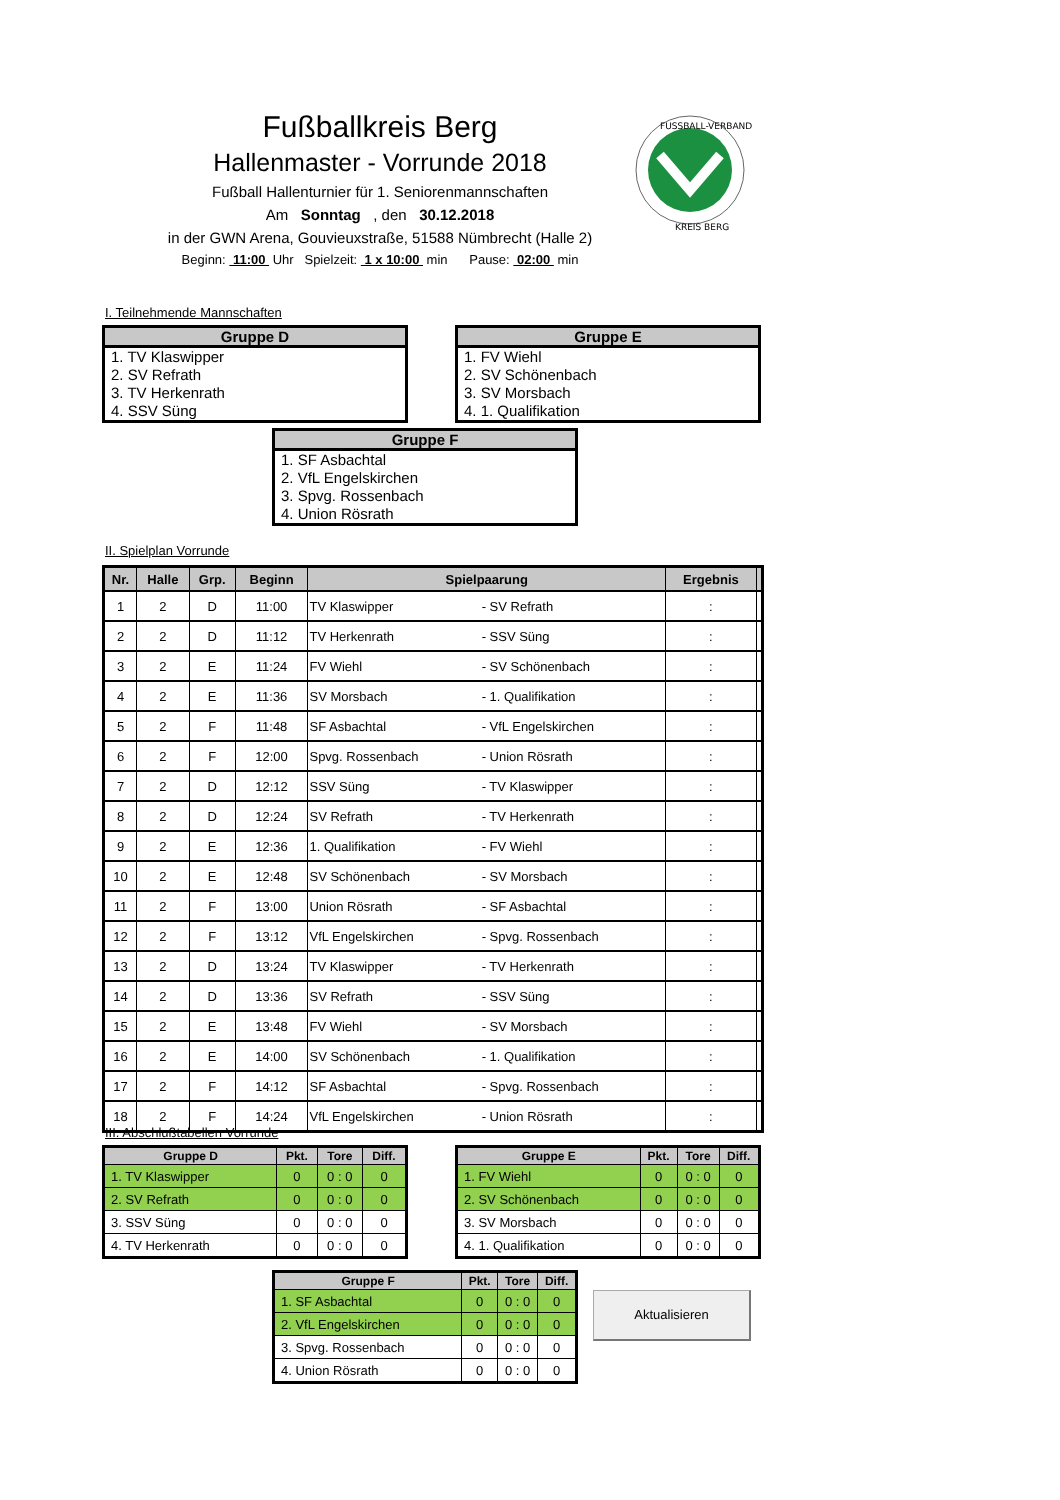Fußballkreis Berg
Hallenmaster - Vorrunde 2018
Fußball Hallenturnier für 1. Seniorenmannschaften
Am Sonntag , den 30.12.2018
in der GWN Arena, Gouvieuxstraße, 51588 Nümbrecht (Halle 2)
Beginn: 11:00 Uhr Spielzeit: 1 x 10:00 min Pause: 02:00 min
FUSSBALL-VERBAND
KREIS BERG
I. Teilnehmende Mannschaften
| Gruppe D |
| --- |
| 1. TV Klaswipper |
| 2. SV Refrath |
| 3. TV Herkenrath |
| 4. SSV Süng |
| Gruppe E |
| --- |
| 1. FV Wiehl |
| 2. SV Schönenbach |
| 3. SV Morsbach |
| 4. 1. Qualifikation |
| Gruppe F |
| --- |
| 1. SF Asbachtal |
| 2. VfL Engelskirchen |
| 3. Spvg. Rossenbach |
| 4. Union Rösrath |
II. Spielplan Vorrunde
| Nr. | Halle | Grp. | Beginn | Spielpaarung | | Ergebnis | |
| --- | --- | --- | --- | --- | --- | --- | --- |
| 1 | 2 | D | 11:00 | TV Klaswipper | - SV Refrath | : | |
| 2 | 2 | D | 11:12 | TV Herkenrath | - SSV Süng | : | |
| 3 | 2 | E | 11:24 | FV Wiehl | - SV Schönenbach | : | |
| 4 | 2 | E | 11:36 | SV Morsbach | - 1. Qualifikation | : | |
| 5 | 2 | F | 11:48 | SF Asbachtal | - VfL Engelskirchen | : | |
| 6 | 2 | F | 12:00 | Spvg. Rossenbach | - Union Rösrath | : | |
| 7 | 2 | D | 12:12 | SSV Süng | - TV Klaswipper | : | |
| 8 | 2 | D | 12:24 | SV Refrath | - TV Herkenrath | : | |
| 9 | 2 | E | 12:36 | 1. Qualifikation | - FV Wiehl | : | |
| 10 | 2 | E | 12:48 | SV Schönenbach | - SV Morsbach | : | |
| 11 | 2 | F | 13:00 | Union Rösrath | - SF Asbachtal | : | |
| 12 | 2 | F | 13:12 | VfL Engelskirchen | - Spvg. Rossenbach | : | |
| 13 | 2 | D | 13:24 | TV Klaswipper | - TV Herkenrath | : | |
| 14 | 2 | D | 13:36 | SV Refrath | - SSV Süng | : | |
| 15 | 2 | E | 13:48 | FV Wiehl | - SV Morsbach | : | |
| 16 | 2 | E | 14:00 | SV Schönenbach | - 1. Qualifikation | : | |
| 17 | 2 | F | 14:12 | SF Asbachtal | - Spvg. Rossenbach | : | |
| 18 | 2 | F | 14:24 | VfL Engelskirchen | - Union Rösrath | : | |
III. Abschlußtabellen Vorrunde
| Gruppe D | Pkt. | Tore | Diff. |
| --- | --- | --- | --- |
| 1. TV Klaswipper | 0 | 0 : 0 | 0 |
| 2. SV Refrath | 0 | 0 : 0 | 0 |
| 3. SSV Süng | 0 | 0 : 0 | 0 |
| 4. TV Herkenrath | 0 | 0 : 0 | 0 |
| Gruppe E | Pkt. | Tore | Diff. |
| --- | --- | --- | --- |
| 1. FV Wiehl | 0 | 0 : 0 | 0 |
| 2. SV Schönenbach | 0 | 0 : 0 | 0 |
| 3. SV Morsbach | 0 | 0 : 0 | 0 |
| 4. 1. Qualifikation | 0 | 0 : 0 | 0 |
| Gruppe F | Pkt. | Tore | Diff. |
| --- | --- | --- | --- |
| 1. SF Asbachtal | 0 | 0 : 0 | 0 |
| 2. VfL Engelskirchen | 0 | 0 : 0 | 0 |
| 3. Spvg. Rossenbach | 0 | 0 : 0 | 0 |
| 4. Union Rösrath | 0 | 0 : 0 | 0 |
Aktualisieren